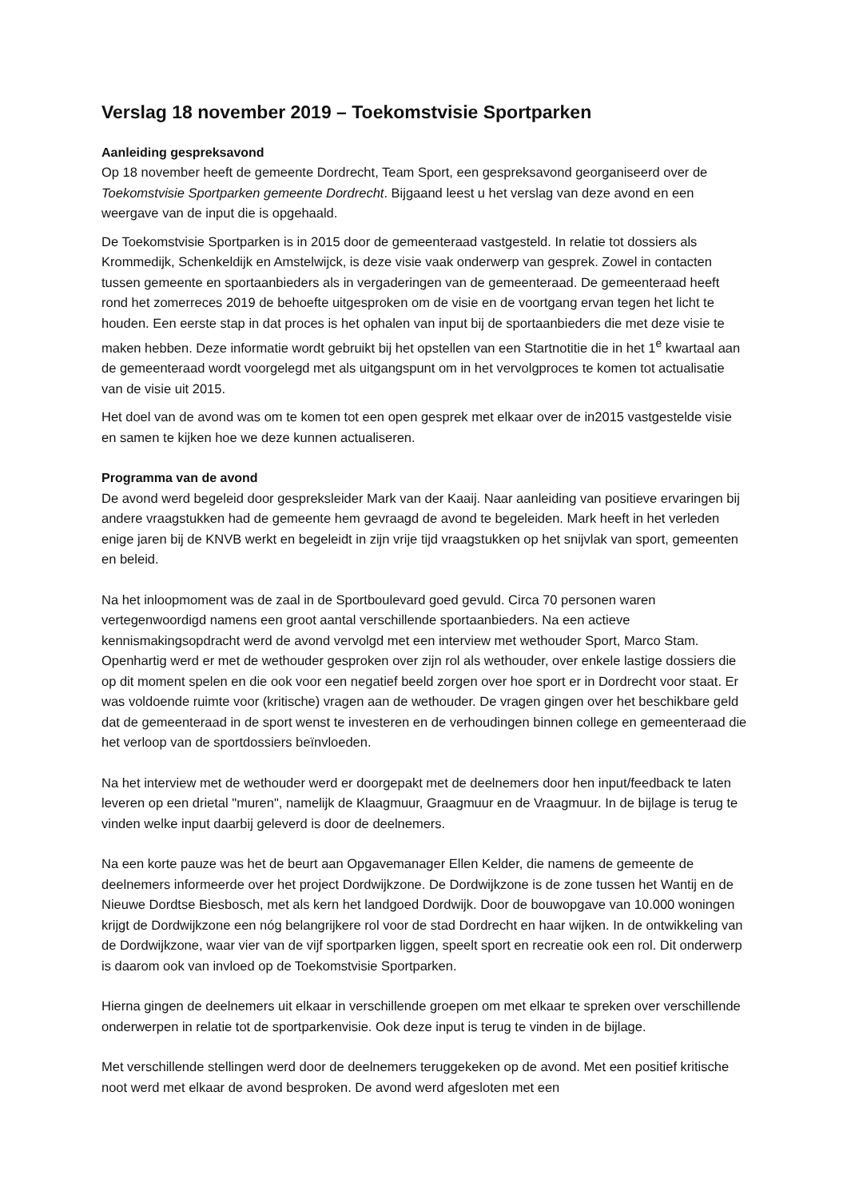Verslag 18 november 2019 – Toekomstvisie Sportparken
Aanleiding gespreksavond
Op 18 november heeft de gemeente Dordrecht, Team Sport, een gespreksavond georganiseerd over de Toekomstvisie Sportparken gemeente Dordrecht. Bijgaand leest u het verslag van deze avond en een weergave van de input die is opgehaald.
De Toekomstvisie Sportparken is in 2015 door de gemeenteraad vastgesteld. In relatie tot dossiers als Krommedijk, Schenkeldijk en Amstelwijck, is deze visie vaak onderwerp van gesprek. Zowel in contacten tussen gemeente en sportaanbieders als in vergaderingen van de gemeenteraad. De gemeenteraad heeft rond het zomerreces 2019 de behoefte uitgesproken om de visie en de voortgang ervan tegen het licht te houden. Een eerste stap in dat proces is het ophalen van input bij de sportaanbieders die met deze visie te maken hebben. Deze informatie wordt gebruikt bij het opstellen van een Startnotitie die in het 1<sup>e</sup> kwartaal aan de gemeenteraad wordt voorgelegd met als uitgangspunt om in het vervolgproces te komen tot actualisatie van de visie uit 2015.
Het doel van de avond was om te komen tot een open gesprek met elkaar over de in2015 vastgestelde visie en samen te kijken hoe we deze kunnen actualiseren.
Programma van de avond
De avond werd begeleid door gespreksleider Mark van der Kaaij. Naar aanleiding van positieve ervaringen bij andere vraagstukken had de gemeente hem gevraagd de avond te begeleiden. Mark heeft in het verleden enige jaren bij de KNVB werkt en begeleidt in zijn vrije tijd vraagstukken op het snijvlak van sport, gemeenten en beleid.
Na het inloopmoment was de zaal in de Sportboulevard goed gevuld. Circa 70 personen waren vertegenwoordigd namens een groot aantal verschillende sportaanbieders. Na een actieve kennismakingsopdracht werd de avond vervolgd met een interview met wethouder Sport, Marco Stam. Openhartig werd er met de wethouder gesproken over zijn rol als wethouder, over enkele lastige dossiers die op dit moment spelen en die ook voor een negatief beeld zorgen over hoe sport er in Dordrecht voor staat. Er was voldoende ruimte voor (kritische) vragen aan de wethouder. De vragen gingen over het beschikbare geld dat de gemeenteraad in de sport wenst te investeren en de verhoudingen binnen college en gemeenteraad die het verloop van de sportdossiers beïnvloeden.
Na het interview met de wethouder werd er doorgepakt met de deelnemers door hen input/feedback te laten leveren op een drietal "muren", namelijk de Klaagmuur, Graagmuur en de Vraagmuur. In de bijlage is terug te vinden welke input daarbij geleverd is door de deelnemers.
Na een korte pauze was het de beurt aan Opgavemanager Ellen Kelder, die namens de gemeente de deelnemers informeerde over het project Dordwijkzone. De Dordwijkzone is de zone tussen het Wantij en de Nieuwe Dordtse Biesbosch, met als kern het landgoed Dordwijk. Door de bouwopgave van 10.000 woningen krijgt de Dordwijkzone een nóg belangrijkere rol voor de stad Dordrecht en haar wijken. In de ontwikkeling van de Dordwijkzone, waar vier van de vijf sportparken liggen, speelt sport en recreatie ook een rol. Dit onderwerp is daarom ook van invloed op de Toekomstvisie Sportparken.
Hierna gingen de deelnemers uit elkaar in verschillende groepen om met elkaar te spreken over verschillende onderwerpen in relatie tot de sportparkenvisie. Ook deze input is terug te vinden in de bijlage.
Met verschillende stellingen werd door de deelnemers teruggekeken op de avond. Met een positief kritische noot werd met elkaar de avond besproken. De avond werd afgesloten met een